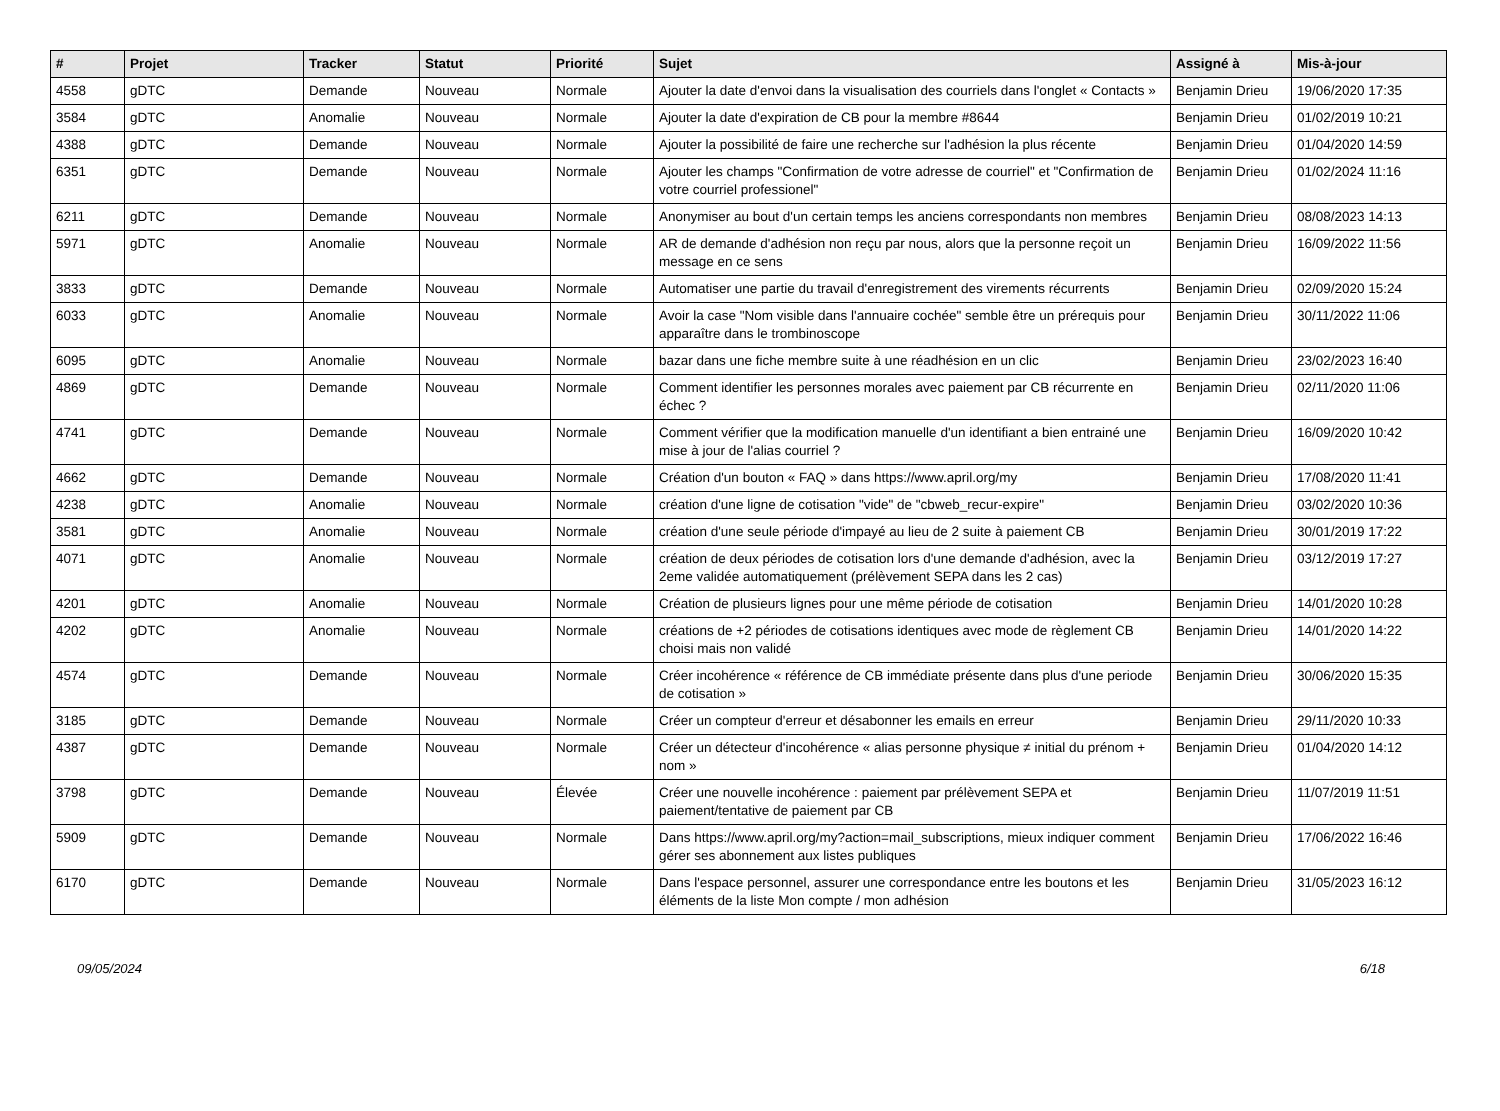| # | Projet | Tracker | Statut | Priorité | Sujet | Assigné à | Mis-à-jour |
| --- | --- | --- | --- | --- | --- | --- | --- |
| 4558 | gDTC | Demande | Nouveau | Normale | Ajouter la date d'envoi dans la visualisation des courriels dans l'onglet « Contacts » | Benjamin Drieu | 19/06/2020 17:35 |
| 3584 | gDTC | Anomalie | Nouveau | Normale | Ajouter la date d'expiration de CB pour la membre #8644 | Benjamin Drieu | 01/02/2019 10:21 |
| 4388 | gDTC | Demande | Nouveau | Normale | Ajouter la possibilité de faire une recherche sur l'adhésion la plus récente | Benjamin Drieu | 01/04/2020 14:59 |
| 6351 | gDTC | Demande | Nouveau | Normale | Ajouter les champs "Confirmation de votre adresse de courriel" et "Confirmation de votre courriel professionel" | Benjamin Drieu | 01/02/2024 11:16 |
| 6211 | gDTC | Demande | Nouveau | Normale | Anonymiser au bout d'un certain temps les anciens correspondants non membres | Benjamin Drieu | 08/08/2023 14:13 |
| 5971 | gDTC | Anomalie | Nouveau | Normale | AR de demande d'adhésion non reçu par nous, alors que la personne reçoit un message en ce sens | Benjamin Drieu | 16/09/2022 11:56 |
| 3833 | gDTC | Demande | Nouveau | Normale | Automatiser une partie du travail d'enregistrement des virements récurrents | Benjamin Drieu | 02/09/2020 15:24 |
| 6033 | gDTC | Anomalie | Nouveau | Normale | Avoir la case "Nom visible dans l'annuaire cochée" semble être un prérequis pour apparaître dans le trombinoscope | Benjamin Drieu | 30/11/2022 11:06 |
| 6095 | gDTC | Anomalie | Nouveau | Normale | bazar dans une fiche membre suite à une réadhésion en un clic | Benjamin Drieu | 23/02/2023 16:40 |
| 4869 | gDTC | Demande | Nouveau | Normale | Comment identifier les personnes morales avec paiement par CB récurrente en échec ? | Benjamin Drieu | 02/11/2020 11:06 |
| 4741 | gDTC | Demande | Nouveau | Normale | Comment vérifier que la modification manuelle d'un identifiant a bien entrainé une mise à jour de l'alias courriel ? | Benjamin Drieu | 16/09/2020 10:42 |
| 4662 | gDTC | Demande | Nouveau | Normale | Création d'un bouton « FAQ » dans https://www.april.org/my | Benjamin Drieu | 17/08/2020 11:41 |
| 4238 | gDTC | Anomalie | Nouveau | Normale | création d'une ligne de cotisation "vide" de "cbweb_recur-expire" | Benjamin Drieu | 03/02/2020 10:36 |
| 3581 | gDTC | Anomalie | Nouveau | Normale | création d'une seule période d'impayé au lieu de 2 suite à paiement CB | Benjamin Drieu | 30/01/2019 17:22 |
| 4071 | gDTC | Anomalie | Nouveau | Normale | création de deux périodes de cotisation lors d'une demande d'adhésion, avec la 2eme validée automatiquement (prélèvement SEPA dans les 2 cas) | Benjamin Drieu | 03/12/2019 17:27 |
| 4201 | gDTC | Anomalie | Nouveau | Normale | Création de plusieurs lignes pour une même période de cotisation | Benjamin Drieu | 14/01/2020 10:28 |
| 4202 | gDTC | Anomalie | Nouveau | Normale | créations de +2 périodes de cotisations identiques avec mode de règlement CB choisi mais non validé | Benjamin Drieu | 14/01/2020 14:22 |
| 4574 | gDTC | Demande | Nouveau | Normale | Créer incohérence « référence de CB immédiate présente dans plus d'une periode de cotisation » | Benjamin Drieu | 30/06/2020 15:35 |
| 3185 | gDTC | Demande | Nouveau | Normale | Créer un compteur d'erreur et désabonner les emails en erreur | Benjamin Drieu | 29/11/2020 10:33 |
| 4387 | gDTC | Demande | Nouveau | Normale | Créer un détecteur d'incohérence « alias personne physique ≠ initial du prénom + nom » | Benjamin Drieu | 01/04/2020 14:12 |
| 3798 | gDTC | Demande | Nouveau | Élevée | Créer une nouvelle incohérence : paiement par prélèvement SEPA et paiement/tentative de paiement par CB | Benjamin Drieu | 11/07/2019 11:51 |
| 5909 | gDTC | Demande | Nouveau | Normale | Dans https://www.april.org/my?action=mail_subscriptions, mieux indiquer comment gérer ses abonnement aux listes publiques | Benjamin Drieu | 17/06/2022 16:46 |
| 6170 | gDTC | Demande | Nouveau | Normale | Dans l'espace personnel, assurer une correspondance entre les boutons et les éléments de la liste Mon compte / mon adhésion | Benjamin Drieu | 31/05/2023 16:12 |
09/05/2024 6/18